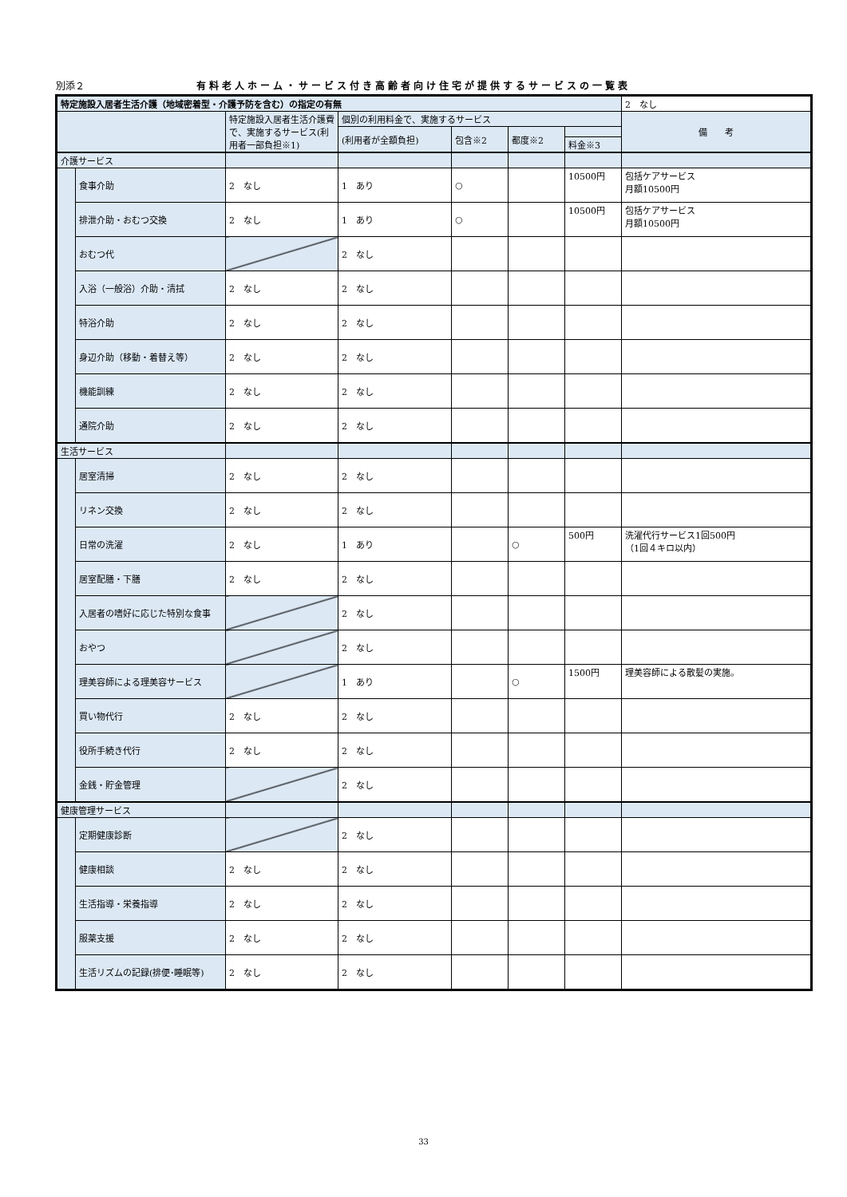別添２ 有料老人ホーム・サービス付き高齢者向け住宅が提供するサービスの一覧表
| 特定施設入居者生活介護（地域密着型・介護予防を含む）の指定の有無 | | | | | | | 2 なし |
| | | 特定施設入居者生活介護費で、実施するサービス(利用者一部負担※1) | 個別の利用料金で、実施するサービス | | | | 備 考 |
| | | | (利用者が全額負担) | 包含※2 | 都度※2 | | |
| | | | | | | 料金※3 | |
| 介護サービス | | | | | | | |
| | 食事介助 | 2 なし | 1 あり | ○ | | 10500円 | 包括ケアサービス 月額10500円 |
| | 排泄介助・おむつ交換 | 2 なし | 1 あり | ○ | | 10500円 | 包括ケアサービス 月額10500円 |
| | おむつ代 | | 2 なし | | | | |
| | 入浴（一般浴）介助・清拭 | 2 なし | 2 なし | | | | |
| | 特浴介助 | 2 なし | 2 なし | | | | |
| | 身辺介助（移動・着替え等） | 2 なし | 2 なし | | | | |
| | 機能訓練 | 2 なし | 2 なし | | | | |
| | 通院介助 | 2 なし | 2 なし | | | | |
| 生活サービス | | | | | | | |
| | 居室清掃 | 2 なし | 2 なし | | | | |
| | リネン交換 | 2 なし | 2 なし | | | | |
| | 日常の洗濯 | 2 なし | 1 あり | | ○ | 500円 | 洗濯代行サービス1回500円 （1回４キロ以内） |
| | 居室配膳・下膳 | 2 なし | 2 なし | | | | |
| | 入居者の嗜好に応じた特別な食事 | | 2 なし | | | | |
| | おやつ | | 2 なし | | | | |
| | 理美容師による理美容サービス | | 1 あり | | ○ | 1500円 | 理美容師による散髪の実施。 |
| | 買い物代行 | 2 なし | 2 なし | | | | |
| | 役所手続き代行 | 2 なし | 2 なし | | | | |
| | 金銭・貯金管理 | | 2 なし | | | | |
| 健康管理サービス | | | | | | | |
| | 定期健康診断 | | 2 なし | | | | |
| | 健康相談 | 2 なし | 2 なし | | | | |
| | 生活指導・栄養指導 | 2 なし | 2 なし | | | | |
| | 服薬支援 | 2 なし | 2 なし | | | | |
| | 生活リズムの記録(排便･睡眠等) | 2 なし | 2 なし | | | | |
33